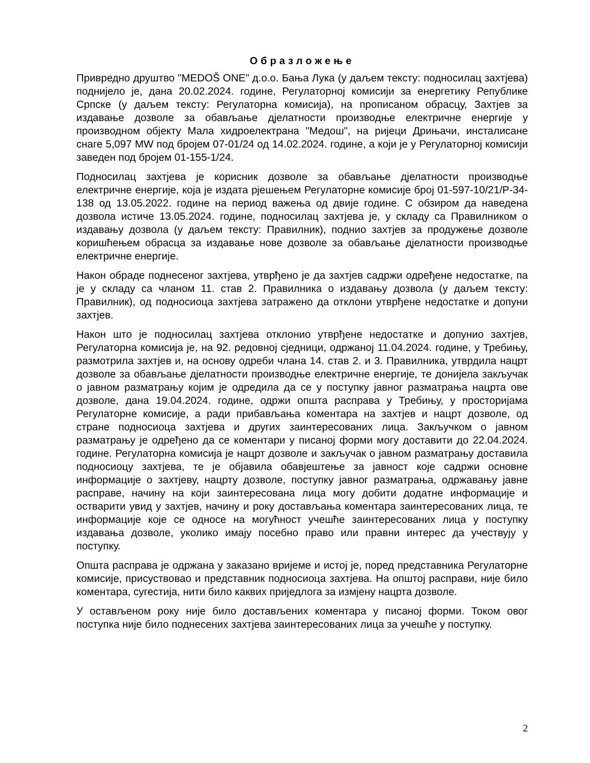Образложење
Привредно друштво "MEDOŠ ONE" д.о.о. Бања Лука (у даљем тексту: подносилац захтјева) поднијело је, дана 20.02.2024. године, Регулаторној комисији за енергетику Републике Српске (у даљем тексту: Регулаторна комисија), на прописаном обрасцу, Захтјев за издавање дозволе за обављање дјелатности производње електричне енергије у производном објекту Мала хидроелектрана "Медош", на ријеци Дрињачи, инсталисане снаге 5,097 MW под бројем 07-01/24 од 14.02.2024. године, а који је у Регулаторној комисији заведен под бројем 01-155-1/24.
Подносилац захтјева је корисник дозволе за обављање дјелатности производње електричне енергије, која је издата рјешењем Регулаторне комисије број 01-597-10/21/Р-34-138 од 13.05.2022. године на период важења од двије године. С обзиром да наведена дозвола истиче 13.05.2024. године, подносилац захтјева је, у складу са Правилником о издавању дозвола (у даљем тексту: Правилник), поднио захтјев за продужење дозволе коришћењем обрасца за издавање нове дозволе за обављање дјелатности производње електричне енергије.
Након обраде поднесеног захтјева, утврђено је да захтјев садржи одређене недостатке, па је у складу са чланом 11. став 2. Правилника о издавању дозвола (у даљем тексту: Правилник), од подносиоца захтјева затражено да отклони утврђене недостатке и допуни захтјев.
Након што је подносилац захтјева отклонио утврђене недостатке и допунио захтјев, Регулаторна комисија је, на 92. редовној сједници, одржаној 11.04.2024. године, у Требињу, размотрила захтјев и, на основу одреби члана 14. став 2. и 3. Правилника, утврдила нацрт дозволе за обављање дјелатности производње електричне енергије, те донијела закључак о јавном разматрању којим је одредила да се у поступку јавног разматрања нацрта ове дозволе, дана 19.04.2024. године, одржи општа расправа у Требињу, у просторијама Регулаторне комисије, а ради прибављања коментара на захтјев и нацрт дозволе, од стране подносиоца захтјева и других заинтересованих лица. Закључком о јавном разматрању је одређено да се коментари у писаној форми могу доставити до 22.04.2024. године. Регулаторна комисија је нацрт дозволе и закључак о јавном разматрању доставила подносиоцу захтјева, те је објавила обавјештење за јавност које садржи основне информације о захтјеву, нацрту дозволе, поступку јавног разматрања, одржавању јавне расправе, начину на који заинтересована лица могу добити додатне информације и остварити увид у захтјев, начину и року достављања коментара заинтересованих лица, те информације које се односе на могућност учешће заинтересованих лица у поступку издавања дозволе, уколико имају посебно право или правни интерес да учествују у поступку.
Општа расправа је одржана у заказано вријеме и истој је, поред представника Регулаторне комисије, присуствовао и представник подносиоца захтјева. На општој расправи, није било коментара, сугестија, нити било каквих приједлога за измјену нацрта дозволе.
У остављеном року није било достављених коментара у писаној форми. Током овог поступка није било поднесених захтјева заинтересованих лица за учешће у поступку.
2